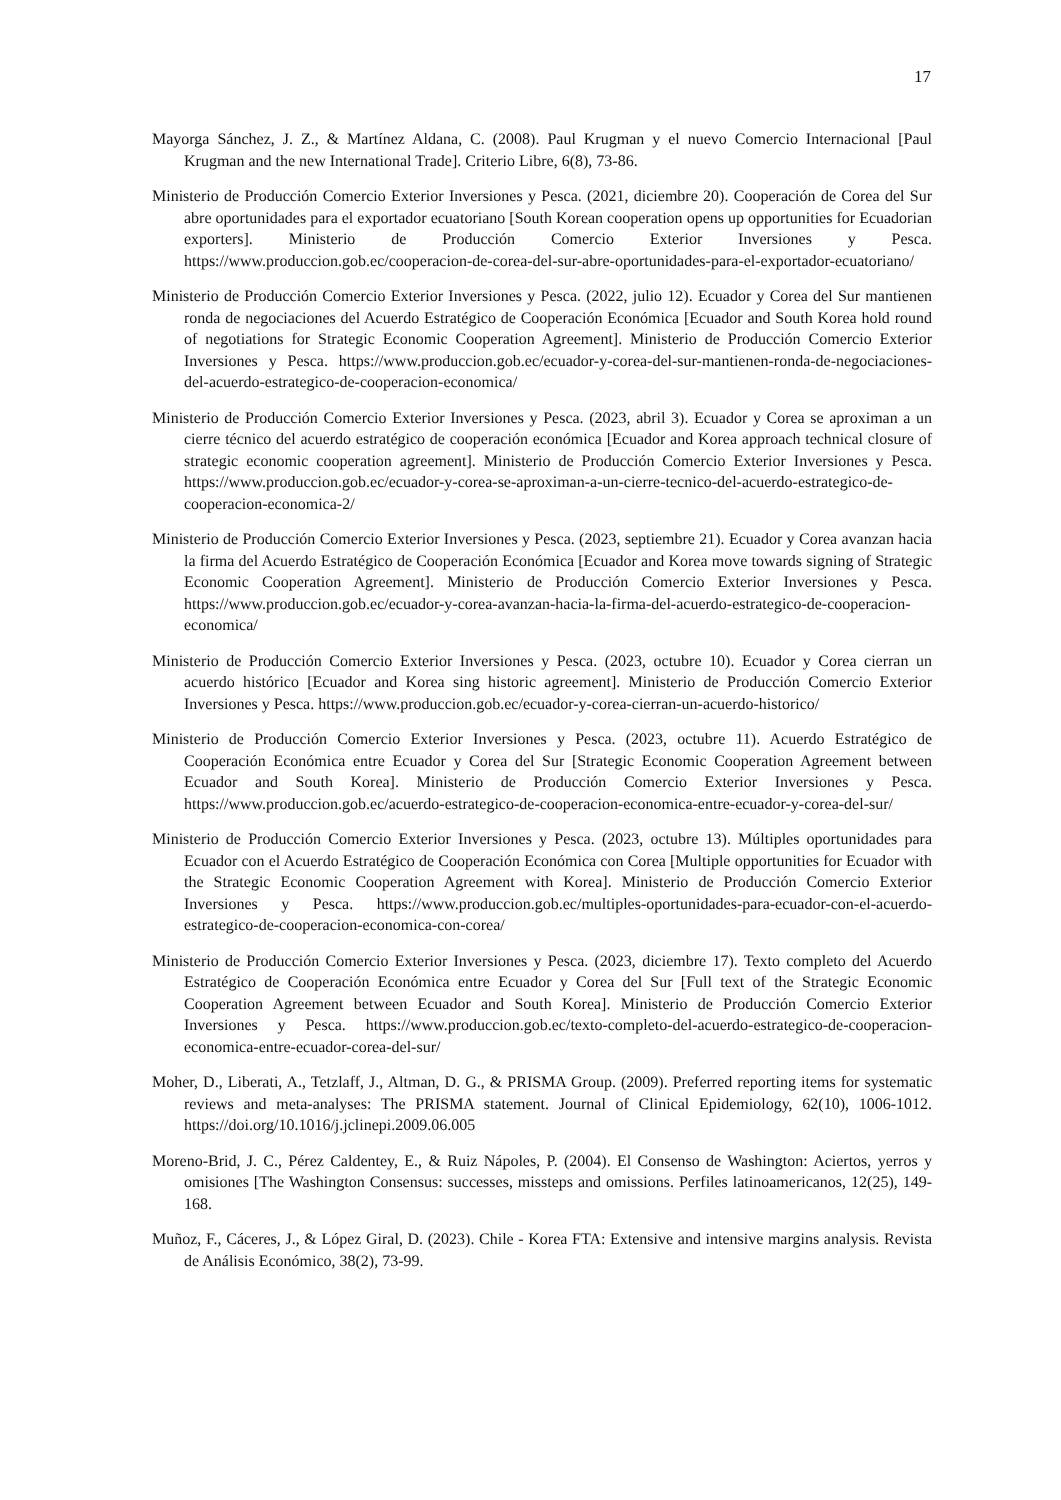17
Mayorga Sánchez, J. Z., & Martínez Aldana, C. (2008). Paul Krugman y el nuevo Comercio Internacional [Paul Krugman and the new International Trade]. Criterio Libre, 6(8), 73-86.
Ministerio de Producción Comercio Exterior Inversiones y Pesca. (2021, diciembre 20). Cooperación de Corea del Sur abre oportunidades para el exportador ecuatoriano [South Korean cooperation opens up opportunities for Ecuadorian exporters]. Ministerio de Producción Comercio Exterior Inversiones y Pesca. https://www.produccion.gob.ec/cooperacion-de-corea-del-sur-abre-oportunidades-para-el-exportador-ecuatoriano/
Ministerio de Producción Comercio Exterior Inversiones y Pesca. (2022, julio 12). Ecuador y Corea del Sur mantienen ronda de negociaciones del Acuerdo Estratégico de Cooperación Económica [Ecuador and South Korea hold round of negotiations for Strategic Economic Cooperation Agreement]. Ministerio de Producción Comercio Exterior Inversiones y Pesca. https://www.produccion.gob.ec/ecuador-y-corea-del-sur-mantienen-ronda-de-negociaciones-del-acuerdo-estrategico-de-cooperacion-economica/
Ministerio de Producción Comercio Exterior Inversiones y Pesca. (2023, abril 3). Ecuador y Corea se aproximan a un cierre técnico del acuerdo estratégico de cooperación económica [Ecuador and Korea approach technical closure of strategic economic cooperation agreement]. Ministerio de Producción Comercio Exterior Inversiones y Pesca. https://www.produccion.gob.ec/ecuador-y-corea-se-aproximan-a-un-cierre-tecnico-del-acuerdo-estrategico-de-cooperacion-economica-2/
Ministerio de Producción Comercio Exterior Inversiones y Pesca. (2023, septiembre 21). Ecuador y Corea avanzan hacia la firma del Acuerdo Estratégico de Cooperación Económica [Ecuador and Korea move towards signing of Strategic Economic Cooperation Agreement]. Ministerio de Producción Comercio Exterior Inversiones y Pesca. https://www.produccion.gob.ec/ecuador-y-corea-avanzan-hacia-la-firma-del-acuerdo-estrategico-de-cooperacion-economica/
Ministerio de Producción Comercio Exterior Inversiones y Pesca. (2023, octubre 10). Ecuador y Corea cierran un acuerdo histórico [Ecuador and Korea sing historic agreement]. Ministerio de Producción Comercio Exterior Inversiones y Pesca. https://www.produccion.gob.ec/ecuador-y-corea-cierran-un-acuerdo-historico/
Ministerio de Producción Comercio Exterior Inversiones y Pesca. (2023, octubre 11). Acuerdo Estratégico de Cooperación Económica entre Ecuador y Corea del Sur [Strategic Economic Cooperation Agreement between Ecuador and South Korea]. Ministerio de Producción Comercio Exterior Inversiones y Pesca. https://www.produccion.gob.ec/acuerdo-estrategico-de-cooperacion-economica-entre-ecuador-y-corea-del-sur/
Ministerio de Producción Comercio Exterior Inversiones y Pesca. (2023, octubre 13). Múltiples oportunidades para Ecuador con el Acuerdo Estratégico de Cooperación Económica con Corea [Multiple opportunities for Ecuador with the Strategic Economic Cooperation Agreement with Korea]. Ministerio de Producción Comercio Exterior Inversiones y Pesca. https://www.produccion.gob.ec/multiples-oportunidades-para-ecuador-con-el-acuerdo-estrategico-de-cooperacion-economica-con-corea/
Ministerio de Producción Comercio Exterior Inversiones y Pesca. (2023, diciembre 17). Texto completo del Acuerdo Estratégico de Cooperación Económica entre Ecuador y Corea del Sur [Full text of the Strategic Economic Cooperation Agreement between Ecuador and South Korea]. Ministerio de Producción Comercio Exterior Inversiones y Pesca. https://www.produccion.gob.ec/texto-completo-del-acuerdo-estrategico-de-cooperacion-economica-entre-ecuador-corea-del-sur/
Moher, D., Liberati, A., Tetzlaff, J., Altman, D. G., & PRISMA Group. (2009). Preferred reporting items for systematic reviews and meta-analyses: The PRISMA statement. Journal of Clinical Epidemiology, 62(10), 1006-1012. https://doi.org/10.1016/j.jclinepi.2009.06.005
Moreno-Brid, J. C., Pérez Caldentey, E., & Ruiz Nápoles, P. (2004). El Consenso de Washington: Aciertos, yerros y omisiones [The Washington Consensus: successes, missteps and omissions. Perfiles latinoamericanos, 12(25), 149-168.
Muñoz, F., Cáceres, J., & López Giral, D. (2023). Chile - Korea FTA: Extensive and intensive margins analysis. Revista de Análisis Económico, 38(2), 73-99.